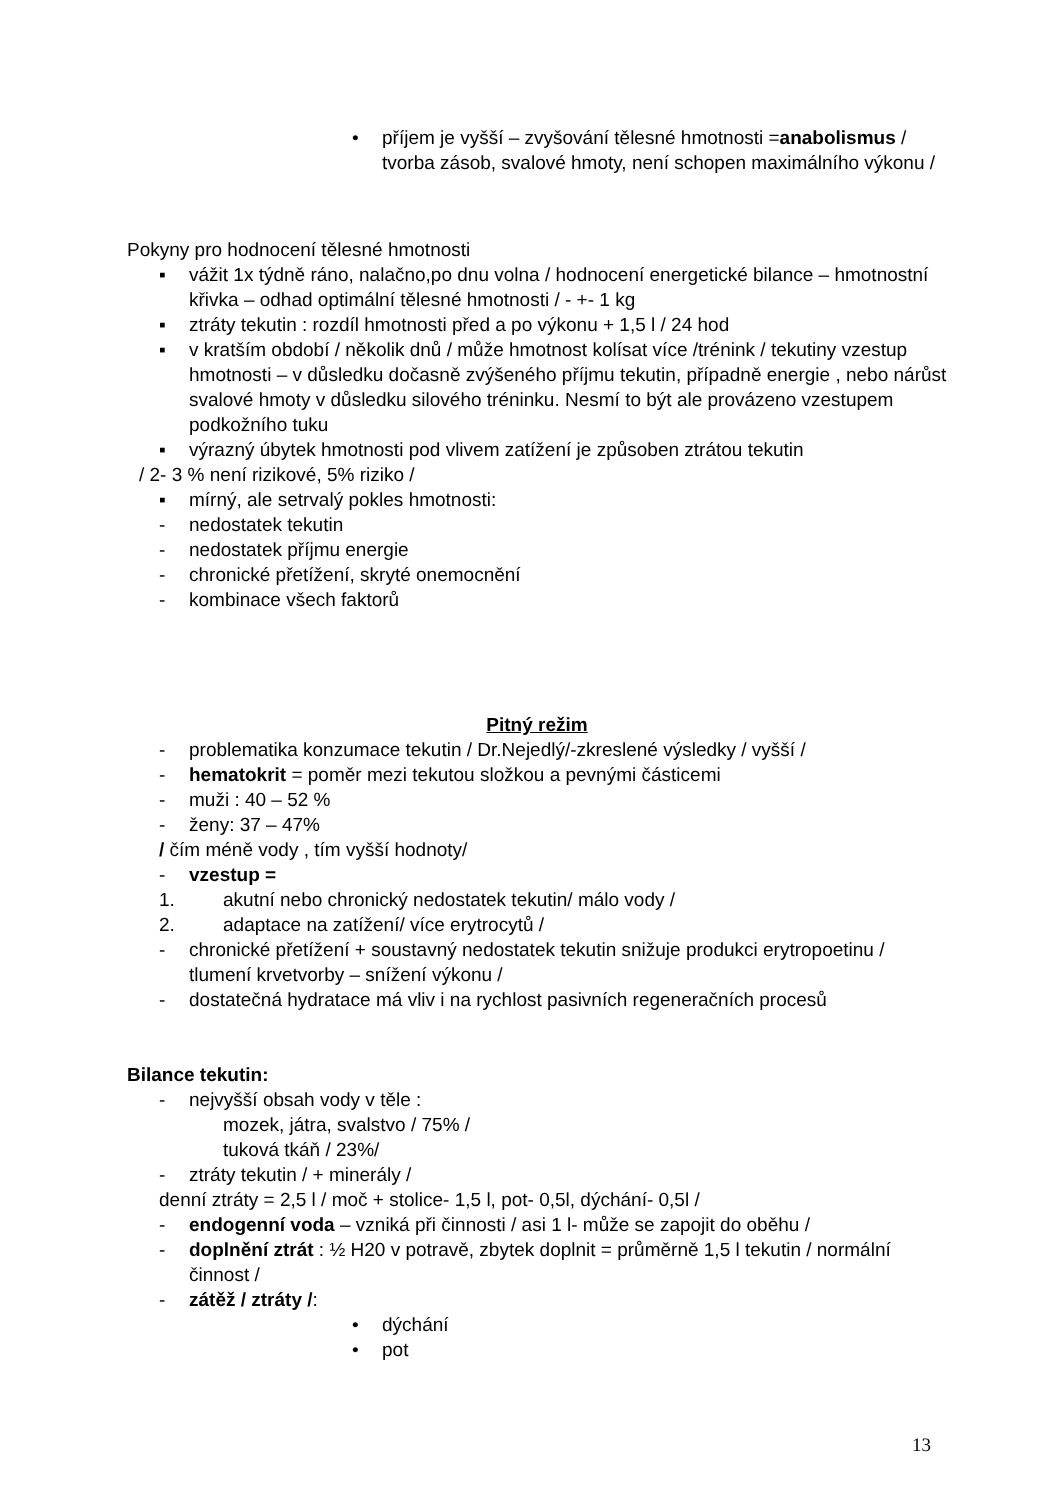• příjem je vyšší – zvyšování tělesné hmotnosti =anabolismus / tvorba zásob, svalové hmoty, není schopen maximálního výkonu /
Pokyny pro hodnocení tělesné hmotnosti
▪ vážit 1x týdně ráno, nalačno,po dnu volna / hodnocení energetické bilance – hmotnostní křivka – odhad optimální tělesné hmotnosti / - +- 1 kg
▪ ztráty tekutin : rozdíl hmotnosti před a po výkonu + 1,5 l / 24 hod
▪ v kratším období / několik dnů / může hmotnost kolísat více /trénink / tekutiny vzestup hmotnosti – v důsledku dočasně zvýšeného příjmu tekutin, případně energie , nebo nárůst svalové hmoty v důsledku silového tréninku. Nesmí to být ale provázeno vzestupem podkožního tuku
▪ výrazný úbytek hmotnosti pod vlivem zatížení je způsoben ztrátou tekutin
/ 2- 3 % není rizikové, 5% riziko /
▪ mírný, ale setrvalý pokles hmotnosti:
- nedostatek tekutin
- nedostatek příjmu energie
- chronické přetížení, skryté onemocnění
- kombinace všech faktorů
Pitný režim
- problematika konzumace tekutin / Dr.Nejedlý/-zkreslené výsledky / vyšší /
- hematokrit = poměr mezi tekutou složkou a pevnými částicemi
- muži : 40 – 52 %
- ženy: 37 – 47%
/ čím méně vody , tím vyšší hodnoty/
- vzestup =
1. akutní nebo chronický nedostatek tekutin/ málo vody /
2. adaptace na zatížení/ více erytrocytů /
- chronické přetížení + soustavný nedostatek tekutin snižuje produkci erytropoetinu / tlumení krvetvorby – snížení výkonu /
- dostatečná hydratace má vliv i na rychlost pasivních regeneračních procesů
Bilance tekutin:
- nejvyšší obsah vody v těle :
mozek, játra, svalstvo / 75% /
tuková tkáň / 23%/
- ztráty tekutin / + minerály /
denní ztráty = 2,5 l / moč + stolice- 1,5 l, pot- 0,5l, dýchání- 0,5l /
- endogenní voda – vzniká při činnosti / asi 1 l- může se zapojit do oběhu /
- doplnění ztrát : ½ H20 v potravě, zbytek doplnit = průměrně 1,5 l tekutin / normální činnost /
- zátěž / ztráty /:
• dýchání
• pot
13